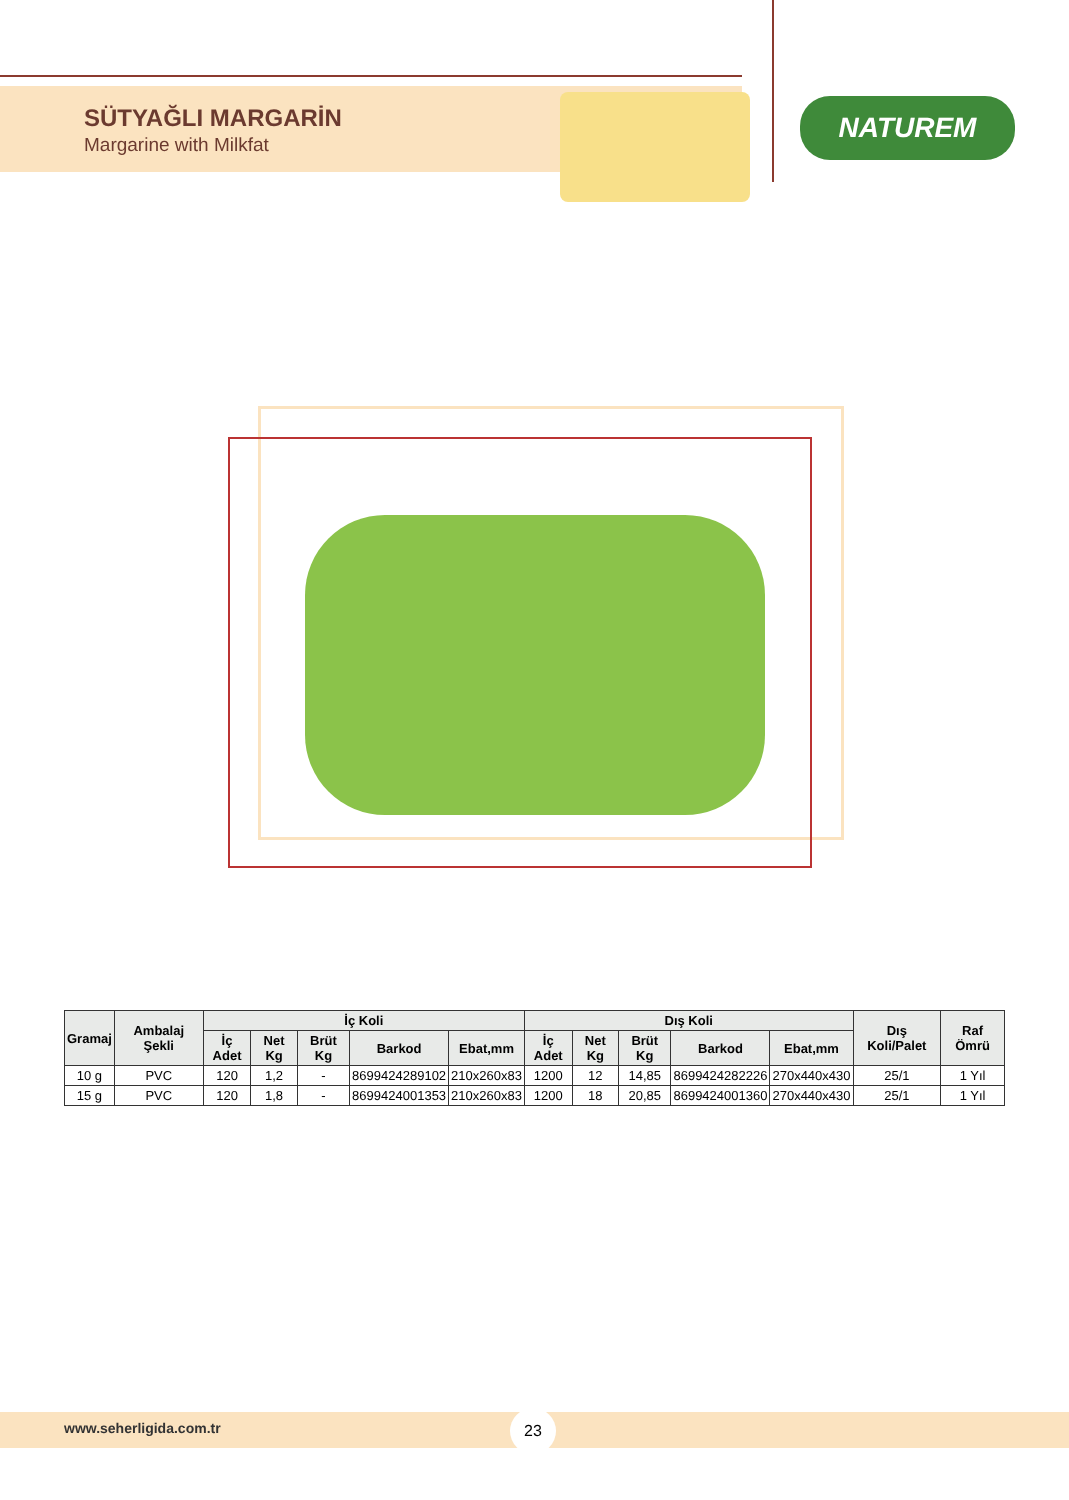SÜTYAĞLI MARGARİN
Margarine with Milkfat
NATUREM
| Gramaj | Ambalaj Şekli | İç Koli | | | | | Dış Koli | | | | | Dış Koli/Palet | Raf Ömrü |
| --- | --- | --- | --- | --- | --- | --- | --- | --- | --- | --- | --- | --- | --- |
| | | İç Adet | Net Kg | Brüt Kg | Barkod | Ebat,mm | İç Adet | Net Kg | Brüt Kg | Barkod | Ebat,mm | | |
| 10 g | PVC | 120 | 1,2 | - | 8699424289102 | 210x260x83 | 1200 | 12 | 14,85 | 8699424282226 | 270x440x430 | 25/1 | 1 Yıl |
| 15 g | PVC | 120 | 1,8 | - | 8699424001353 | 210x260x83 | 1200 | 18 | 20,85 | 8699424001360 | 270x440x430 | 25/1 | 1 Yıl |
www.seherligida.com.tr
23